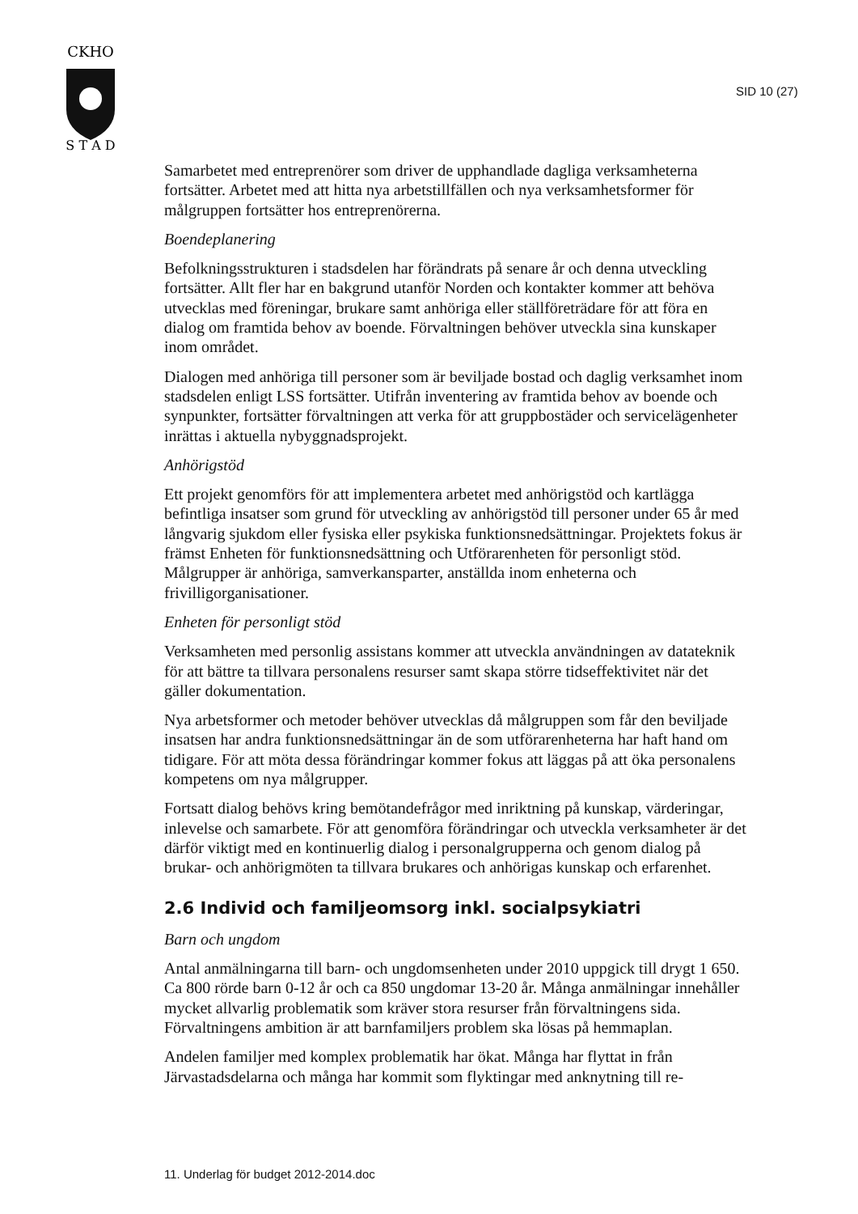CKHO
S T A D
SID 10 (27)
Samarbetet med entreprenörer som driver de upphandlade dagliga verksamheterna fortsätter. Arbetet med att hitta nya arbetstillfällen och nya verksamhetsformer för målgruppen fortsätter hos entreprenörerna.
Boendeplanering
Befolkningsstrukturen i stadsdelen har förändrats på senare år och denna utveckling fortsätter. Allt fler har en bakgrund utanför Norden och kontakter kommer att behöva utvecklas med föreningar, brukare samt anhöriga eller ställföreträdare för att föra en dialog om framtida behov av boende. Förvaltningen behöver utveckla sina kunskaper inom området.
Dialogen med anhöriga till personer som är beviljade bostad och daglig verksamhet inom stadsdelen enligt LSS fortsätter. Utifrån inventering av framtida behov av boende och synpunkter, fortsätter förvaltningen att verka för att gruppbostäder och servicelägenheter inrättas i aktuella nybyggnadsprojekt.
Anhörigstöd
Ett projekt genomförs för att implementera arbetet med anhörigstöd och kartlägga befintliga insatser som grund för utveckling av anhörigstöd till personer under 65 år med långvarig sjukdom eller fysiska eller psykiska funktionsnedsättningar. Projektets fokus är främst Enheten för funktionsnedsättning och Utförarenheten för personligt stöd. Målgrupper är anhöriga, samverkansparter, anställda inom enheterna och frivilligorganisationer.
Enheten för personligt stöd
Verksamheten med personlig assistans kommer att utveckla användningen av datateknik för att bättre ta tillvara personalens resurser samt skapa större tidseffektivitet när det gäller dokumentation.
Nya arbetsformer och metoder behöver utvecklas då målgruppen som får den beviljade insatsen har andra funktionsnedsättningar än de som utförarenheterna har haft hand om tidigare. För att möta dessa förändringar kommer fokus att läggas på att öka personalens kompetens om nya målgrupper.
Fortsatt dialog behövs kring bemötandefrågor med inriktning på kunskap, värderingar, inlevelse och samarbete. För att genomföra förändringar och utveckla verksamheter är det därför viktigt med en kontinuerlig dialog i personalgrupperna och genom dialog på brukar- och anhörigmöten ta tillvara brukares och anhörigas kunskap och erfarenhet.
2.6 Individ och familjeomsorg inkl. socialpsykiatri
Barn och ungdom
Antal anmälningarna till barn- och ungdomsenheten under 2010 uppgick till drygt 1 650. Ca 800 rörde barn 0-12 år och ca 850 ungdomar 13-20 år. Många anmälningar innehåller mycket allvarlig problematik som kräver stora resurser från förvaltningens sida. Förvaltningens ambition är att barnfamiljers problem ska lösas på hemmaplan.
Andelen familjer med komplex problematik har ökat. Många har flyttat in från Järvastadsdelarna och många har kommit som flyktingar med anknytning till re-
11. Underlag för budget 2012-2014.doc